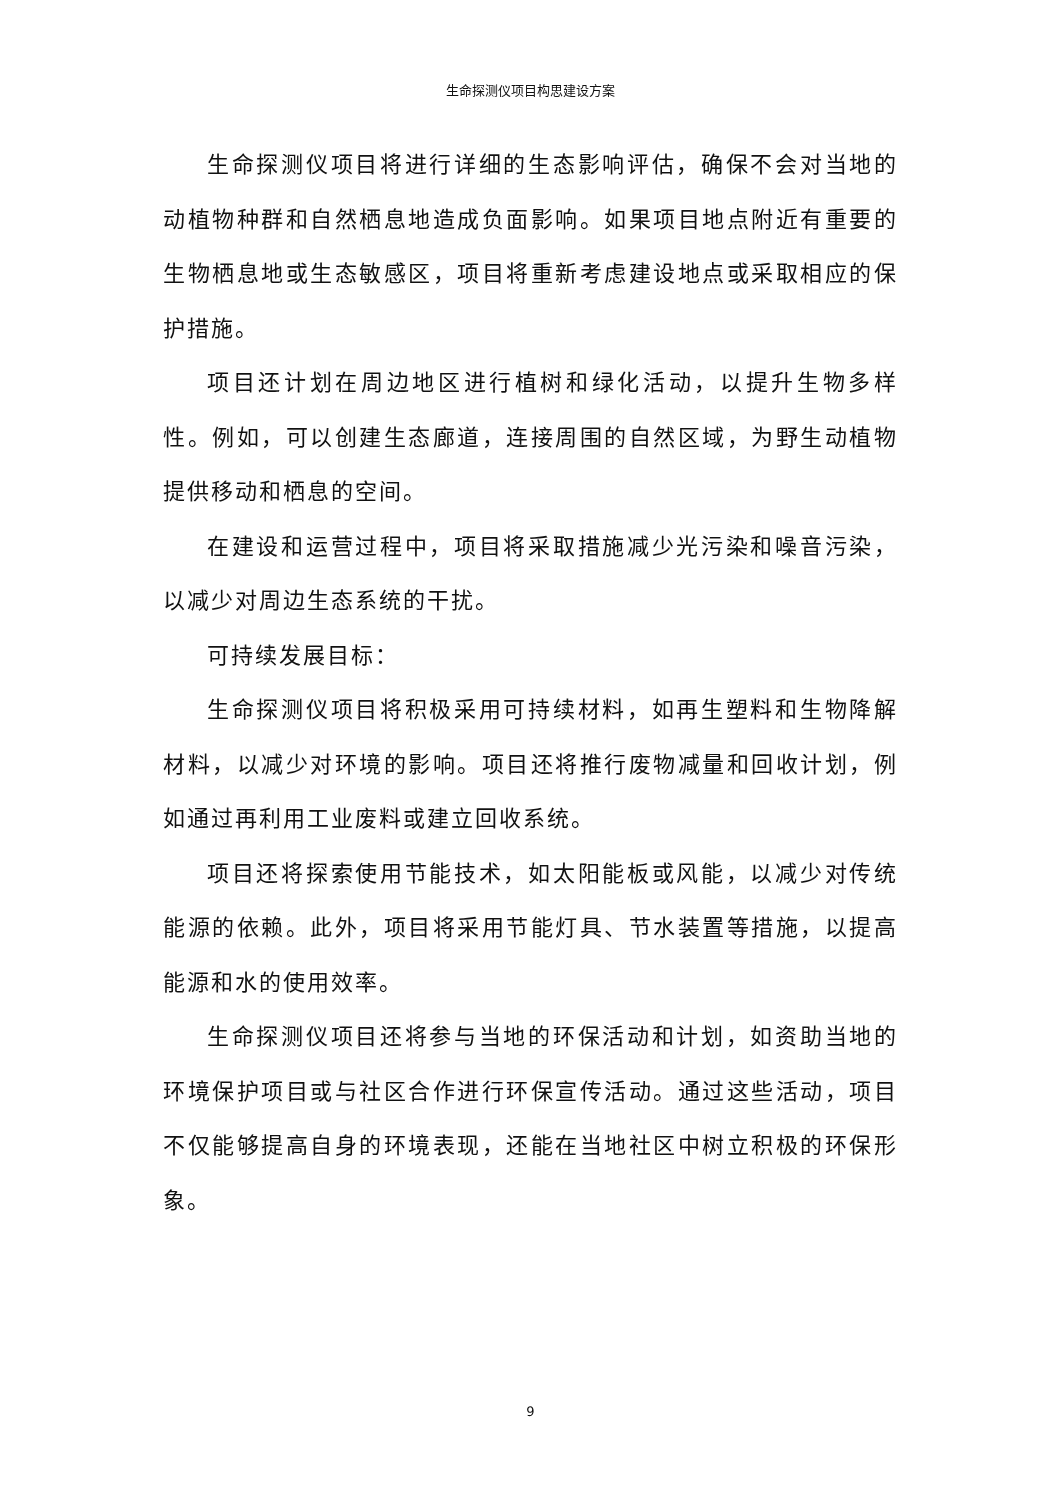生命探测仪项目构思建设方案
生命探测仪项目将进行详细的生态影响评估，确保不会对当地的动植物种群和自然栖息地造成负面影响。如果项目地点附近有重要的生物栖息地或生态敏感区，项目将重新考虑建设地点或采取相应的保护措施。
项目还计划在周边地区进行植树和绿化活动，以提升生物多样性。例如，可以创建生态廊道，连接周围的自然区域，为野生动植物提供移动和栖息的空间。
在建设和运营过程中，项目将采取措施减少光污染和噪音污染，以减少对周边生态系统的干扰。
可持续发展目标：
生命探测仪项目将积极采用可持续材料，如再生塑料和生物降解材料，以减少对环境的影响。项目还将推行废物减量和回收计划，例如通过再利用工业废料或建立回收系统。
项目还将探索使用节能技术，如太阳能板或风能，以减少对传统能源的依赖。此外，项目将采用节能灯具、节水装置等措施，以提高能源和水的使用效率。
生命探测仪项目还将参与当地的环保活动和计划，如资助当地的环境保护项目或与社区合作进行环保宣传活动。通过这些活动，项目不仅能够提高自身的环境表现，还能在当地社区中树立积极的环保形象。
9